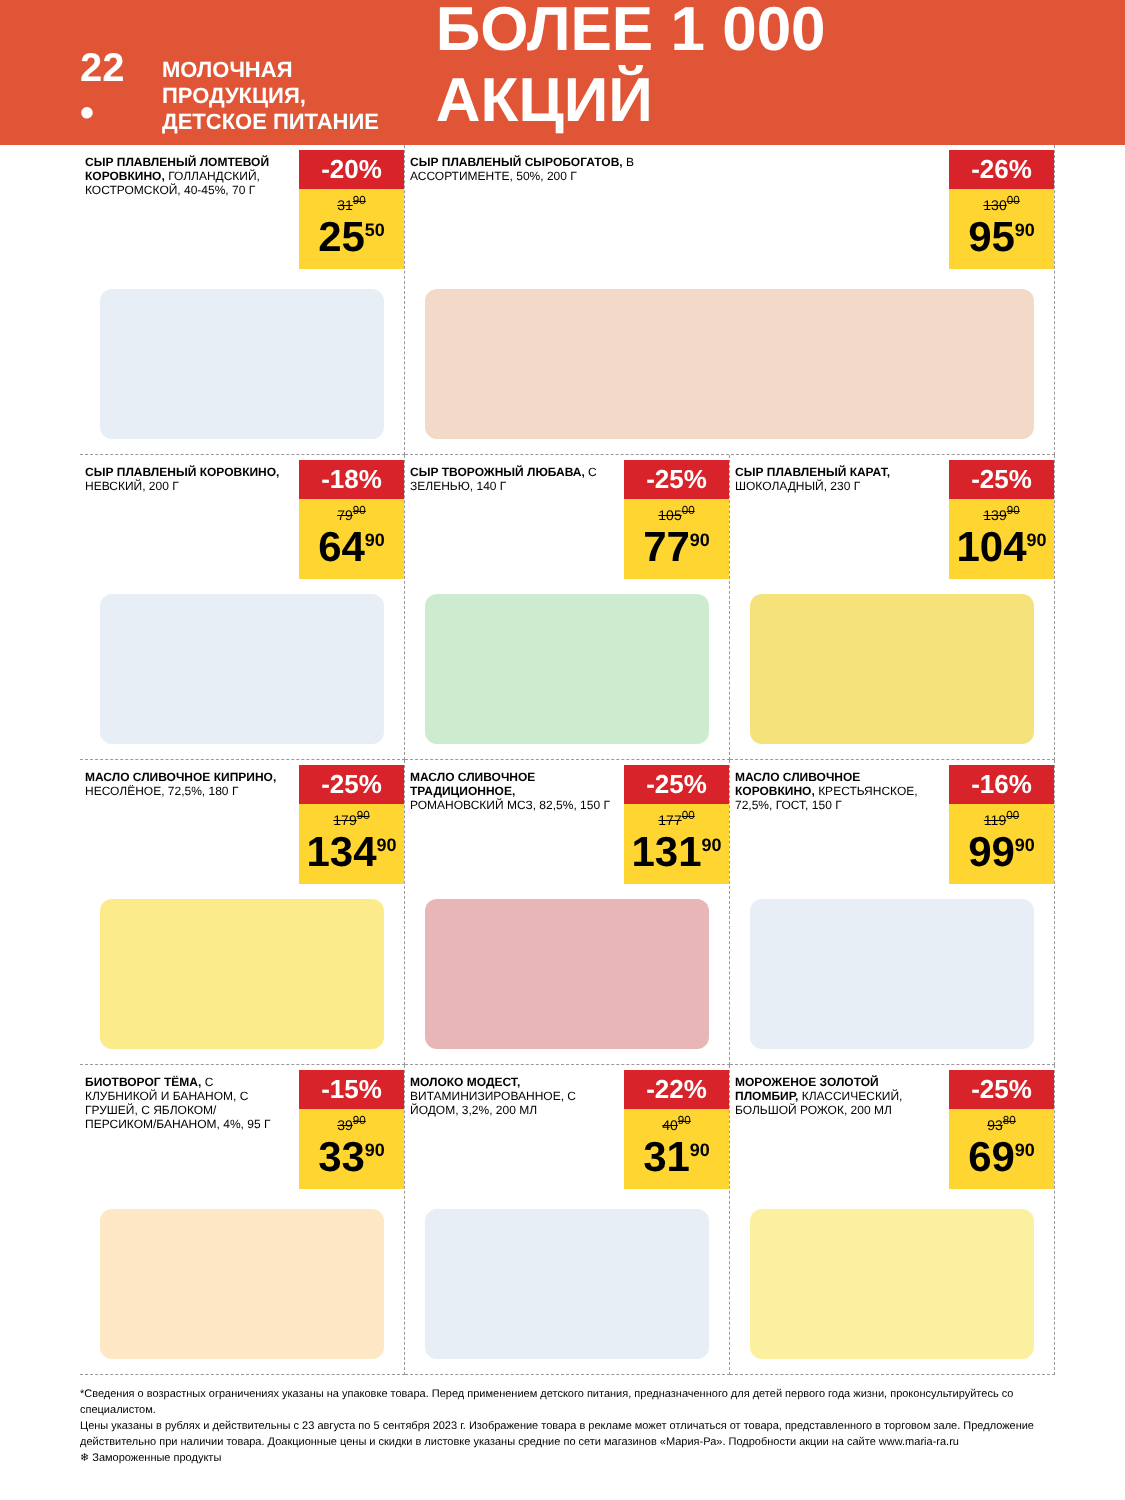22 •
МОЛОЧНАЯ ПРОДУКЦИЯ,
ДЕТСКОЕ ПИТАНИЕ
БОЛЕЕ 1 000 АКЦИЙ
СЫР ПЛАВЛЕНЫЙ ЛОМТЕВОЙ КОРОВКИНО, ГОЛЛАНДСКИЙ, КОСТРОМСКОЙ, 40-45%, 70 Г
-20%
31<sup>90</sup>
25<sup>50</sup>
СЫР ПЛАВЛЕНЫЙ СЫРОБОГАТОВ, В АССОРТИМЕНТЕ, 50%, 200 Г
-26%
130<sup>00</sup>
95<sup>90</sup>
СЫР ПЛАВЛЕНЫЙ КОРОВКИНО, НЕВСКИЙ, 200 Г
-18%
79<sup>90</sup>
64<sup>90</sup>
СЫР ТВОРОЖНЫЙ ЛЮБАВА, С ЗЕЛЕНЬЮ, 140 Г
-25%
105<sup>00</sup>
77<sup>90</sup>
СЫР ПЛАВЛЕНЫЙ КАРАТ, ШОКОЛАДНЫЙ, 230 Г
-25%
139<sup>90</sup>
104<sup>90</sup>
МАСЛО СЛИВОЧНОЕ КИПРИНО, НЕСОЛЁНОЕ, 72,5%, 180 Г
-25%
179<sup>90</sup>
134<sup>90</sup>
МАСЛО СЛИВОЧНОЕ ТРАДИЦИОННОЕ, РОМАНОВСКИЙ МСЗ, 82,5%, 150 Г
-25%
177<sup>00</sup>
131<sup>90</sup>
МАСЛО СЛИВОЧНОЕ КОРОВКИНО, КРЕСТЬЯНСКОЕ, 72,5%, ГОСТ, 150 Г
-16%
119<sup>00</sup>
99<sup>90</sup>
БИОТВОРОГ ТЁМА, С КЛУБНИКОЙ И БАНАНОМ, С ГРУШЕЙ, С ЯБЛОКОМ/ПЕРСИКОМ/БАНАНОМ, 4%, 95 Г
-15%
39<sup>90</sup>
33<sup>90</sup>
МОЛОКО МОДЕСТ, ВИТАМИНИЗИРОВАННОЕ, С ЙОДОМ, 3,2%, 200 МЛ
-22%
40<sup>90</sup>
31<sup>90</sup>
МОРОЖЕНОЕ ЗОЛОТОЙ ПЛОМБИР, КЛАССИЧЕСКИЙ, БОЛЬШОЙ РОЖОК, 200 МЛ
-25%
93<sup>80</sup>
69<sup>90</sup>
*Сведения о возрастных ограничениях указаны на упаковке товара. Перед применением детского питания, предназначенного для детей первого года жизни, проконсультируйтесь со специалистом.
Цены указаны в рублях и действительны с 23 августа по 5 сентября 2023 г. Изображение товара в рекламе может отличаться от товара, представленного в торговом зале. Предложение действительно при наличии товара. Доакционные цены и скидки в листовке указаны средние по сети магазинов «Мария-Ра». Подробности акции на сайте www.maria-ra.ru
❄ Замороженные продукты